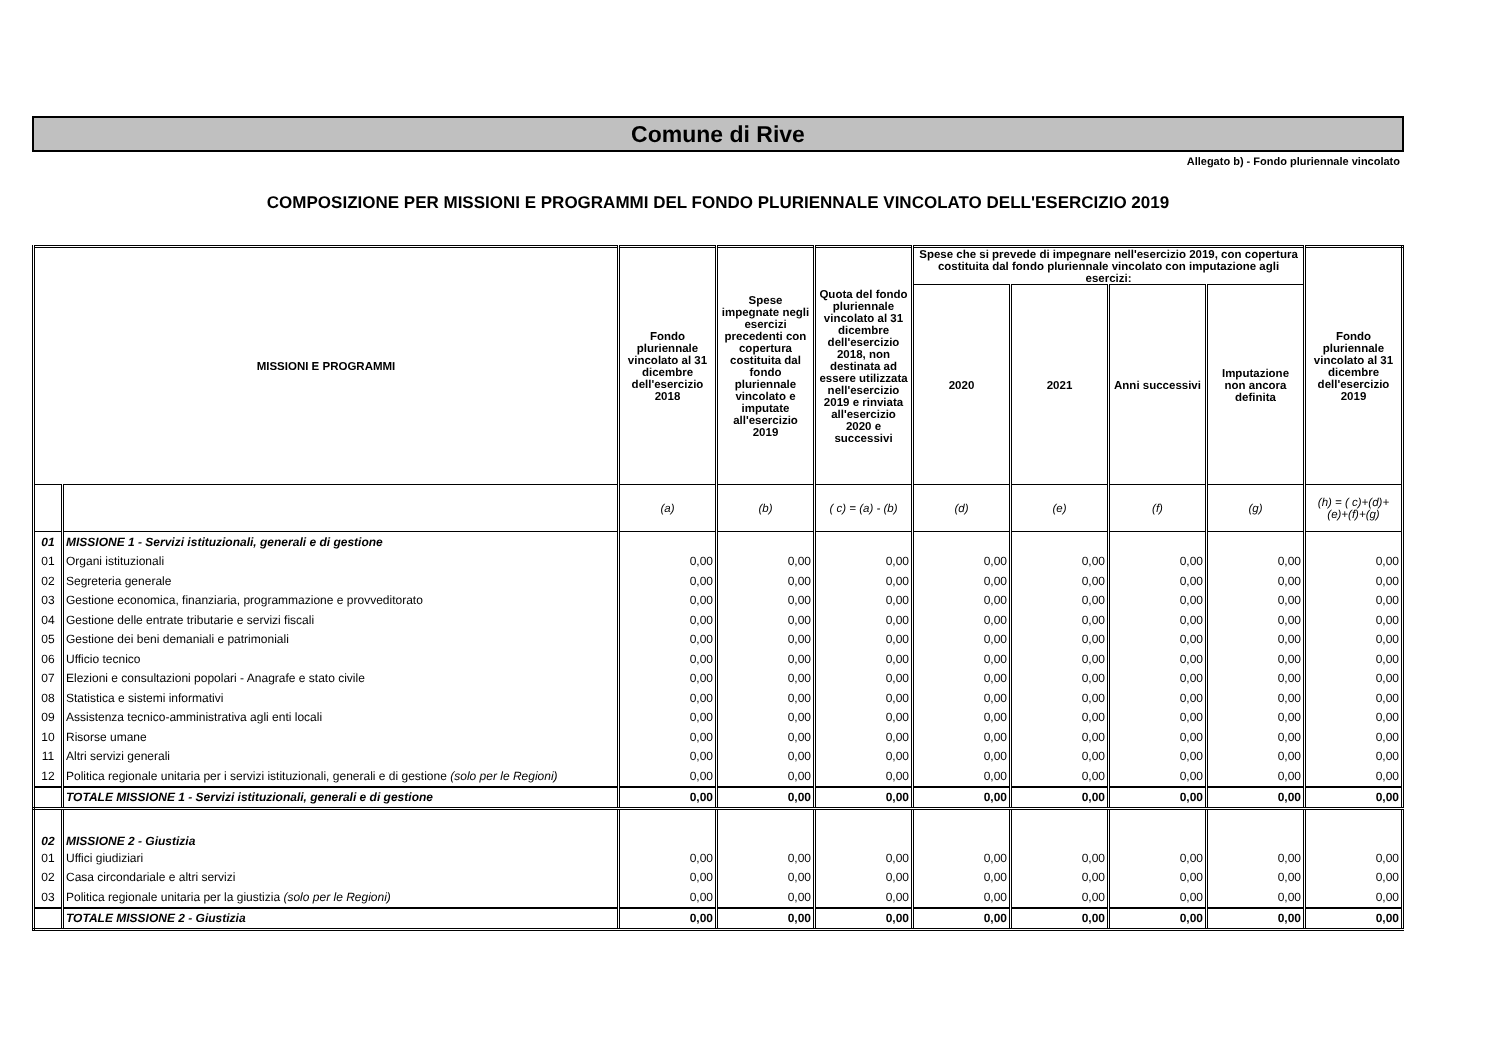Comune di Rive
Allegato b) - Fondo pluriennale vincolato
COMPOSIZIONE PER MISSIONI E PROGRAMMI DEL FONDO PLURIENNALE VINCOLATO DELL'ESERCIZIO 2019
| MISSIONI E PROGRAMMI | | Fondo pluriennale vincolato al 31 dicembre dell'esercizio 2018 | Spese impegnate negli esercizi precedenti con copertura costituita dal fondo pluriennale vincolato e imputate all'esercizio 2019 | Quota del fondo pluriennale vincolato al 31 dicembre dell'esercizio 2018, non destinata ad essere utilizzata nell'esercizio 2019 e rinviata all'esercizio 2020 e successivi | Spese che si prevede di impegnare nell'esercizio 2019, con copertura costituita dal fondo pluriennale vincolato con imputazione agli esercizi: | | | | Fondo pluriennale vincolato al 31 dicembre dell'esercizio 2019 |
| --- | --- | --- | --- | --- | --- | --- | --- | --- | --- |
| | | | | | 2020 | 2021 | Anni successivi | Imputazione non ancora definita | |
| | | (a) | (b) | ( c) = (a) - (b) | (d) | (e) | (f) | (g) | (h) = ( c)+(d)+(e)+(f)+(g) |
| 01 | MISSIONE 1 - Servizi istituzionali, generali e di gestione | | | | | | | | |
| 01 | Organi istituzionali | 0,00 | 0,00 | 0,00 | 0,00 | 0,00 | 0,00 | 0,00 | 0,00 |
| 02 | Segreteria generale | 0,00 | 0,00 | 0,00 | 0,00 | 0,00 | 0,00 | 0,00 | 0,00 |
| 03 | Gestione economica, finanziaria, programmazione e provveditorato | 0,00 | 0,00 | 0,00 | 0,00 | 0,00 | 0,00 | 0,00 | 0,00 |
| 04 | Gestione delle entrate tributarie e servizi fiscali | 0,00 | 0,00 | 0,00 | 0,00 | 0,00 | 0,00 | 0,00 | 0,00 |
| 05 | Gestione dei beni demaniali e patrimoniali | 0,00 | 0,00 | 0,00 | 0,00 | 0,00 | 0,00 | 0,00 | 0,00 |
| 06 | Ufficio tecnico | 0,00 | 0,00 | 0,00 | 0,00 | 0,00 | 0,00 | 0,00 | 0,00 |
| 07 | Elezioni e consultazioni popolari - Anagrafe e stato civile | 0,00 | 0,00 | 0,00 | 0,00 | 0,00 | 0,00 | 0,00 | 0,00 |
| 08 | Statistica e sistemi informativi | 0,00 | 0,00 | 0,00 | 0,00 | 0,00 | 0,00 | 0,00 | 0,00 |
| 09 | Assistenza tecnico-amministrativa agli enti locali | 0,00 | 0,00 | 0,00 | 0,00 | 0,00 | 0,00 | 0,00 | 0,00 |
| 10 | Risorse umane | 0,00 | 0,00 | 0,00 | 0,00 | 0,00 | 0,00 | 0,00 | 0,00 |
| 11 | Altri servizi generali | 0,00 | 0,00 | 0,00 | 0,00 | 0,00 | 0,00 | 0,00 | 0,00 |
| 12 | Politica regionale unitaria per i servizi istituzionali, generali e di gestione (solo per le Regioni) | 0,00 | 0,00 | 0,00 | 0,00 | 0,00 | 0,00 | 0,00 | 0,00 |
| | TOTALE MISSIONE 1 - Servizi istituzionali, generali e di gestione | 0,00 | 0,00 | 0,00 | 0,00 | 0,00 | 0,00 | 0,00 | 0,00 |
| 02 | MISSIONE 2 - Giustizia | | | | | | | | |
| 01 | Uffici giudiziari | 0,00 | 0,00 | 0,00 | 0,00 | 0,00 | 0,00 | 0,00 | 0,00 |
| 02 | Casa circondariale e altri servizi | 0,00 | 0,00 | 0,00 | 0,00 | 0,00 | 0,00 | 0,00 | 0,00 |
| 03 | Politica regionale unitaria per la giustizia (solo per le Regioni) | 0,00 | 0,00 | 0,00 | 0,00 | 0,00 | 0,00 | 0,00 | 0,00 |
| | TOTALE MISSIONE 2 - Giustizia | 0,00 | 0,00 | 0,00 | 0,00 | 0,00 | 0,00 | 0,00 | 0,00 |